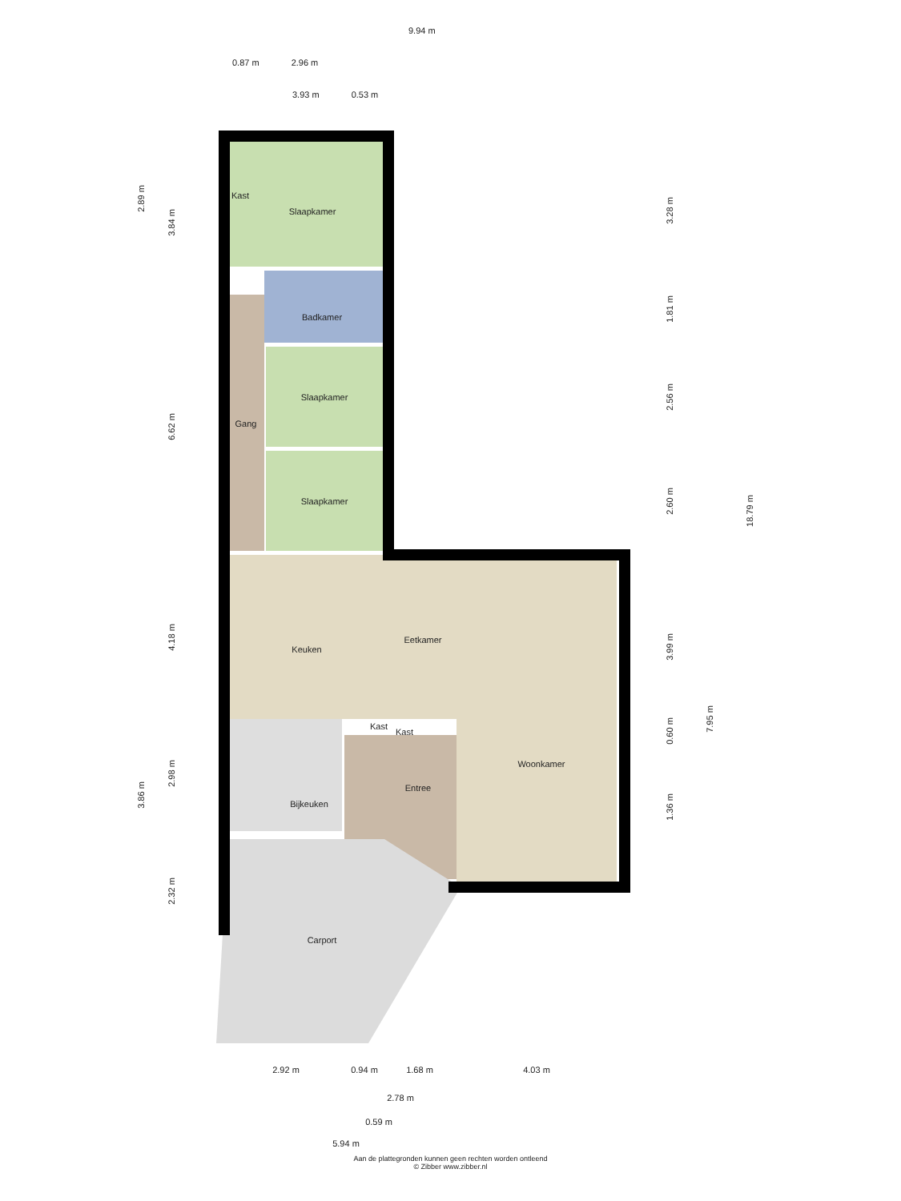9.94 m
0.87 m 2.96 m
3.93 m 0.53 m
Kast
Slaapkamer
Badkamer
Slaapkamer
Gang
Slaapkamer
Keuken
Eetkamer
Kast
Kast
Woonkamer
Entree
Bijkeuken
Carport
3.28 m
1.81 m
2.56 m
2.60 m
3.99 m
0.60 m
1.36 m
7.95 m
18.79 m
2.89 m
3.84 m
6.62 m
4.18 m
2.98 m
3.86 m
2.32 m
2.92 m
0.94 m
1.68 m
4.03 m
2.78 m
0.59 m
5.94 m
Aan de plattegronden kunnen geen rechten worden ontleend
© Zibber www.zibber.nl